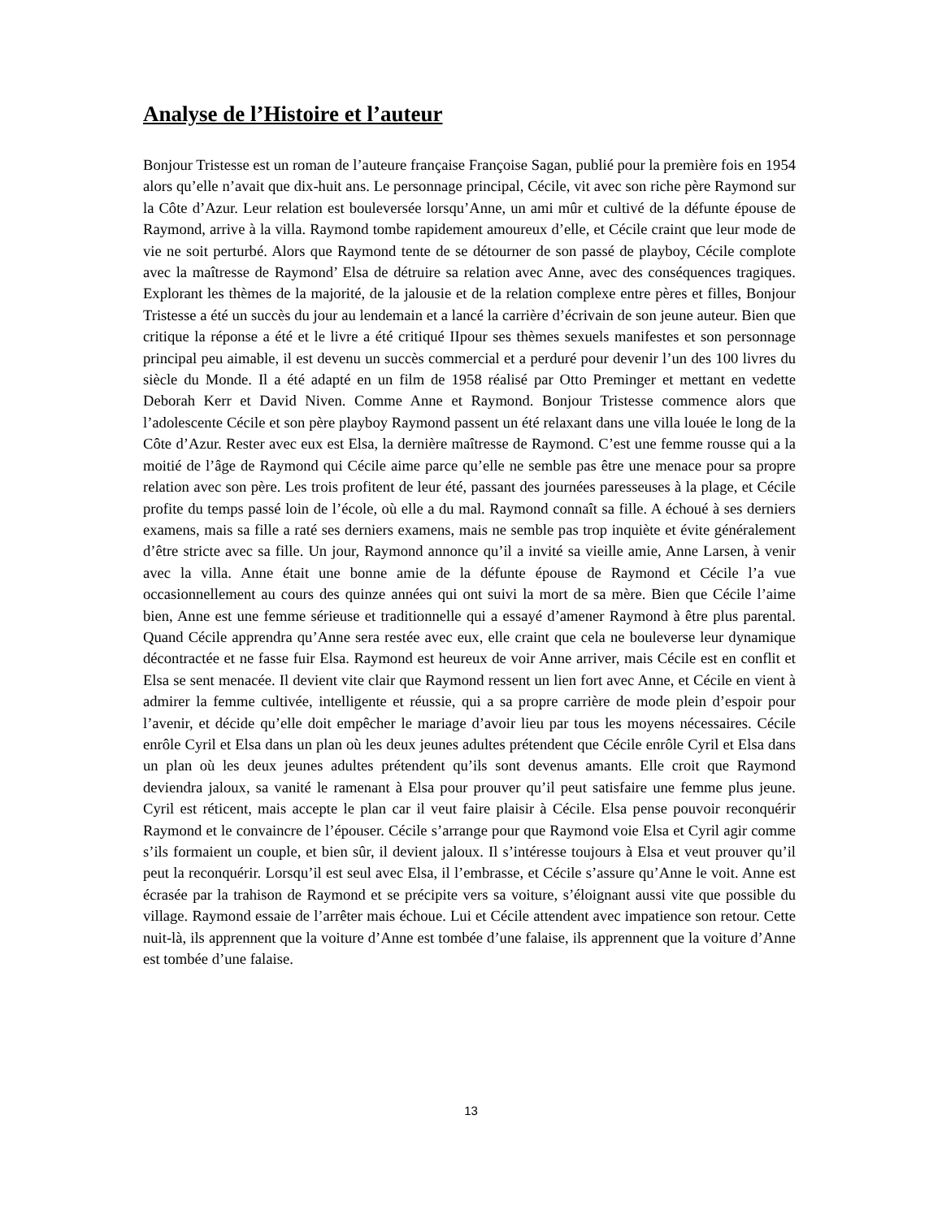Analyse de l’Histoire et l’auteur
Bonjour Tristesse est un roman de l’auteure française Françoise Sagan, publié pour la première fois en 1954 alors qu’elle n’avait que dix-huit ans. Le personnage principal, Cécile, vit avec son riche père Raymond sur la Côte d’Azur. Leur relation est bouleversée lorsqu’Anne, un ami mûr et cultivé de la défunte épouse de Raymond, arrive à la villa. Raymond tombe rapidement amoureux d’elle, et Cécile craint que leur mode de vie ne soit perturbé. Alors que Raymond tente de se détourner de son passé de playboy, Cécile complote avec la maîtresse de Raymond’ Elsa de détruire sa relation avec Anne, avec des conséquences tragiques. Explorant les thèmes de la majorité, de la jalousie et de la relation complexe entre pères et filles, Bonjour Tristesse a été un succès du jour au lendemain et a lancé la carrière d’écrivain de son jeune auteur. Bien que critique la réponse a été et le livre a été critiqué IIpour ses thèmes sexuels manifestes et son personnage principal peu aimable, il est devenu un succès commercial et a perduré pour devenir l’un des 100 livres du siècle du Monde. Il a été adapté en un film de 1958 réalisé par Otto Preminger et mettant en vedette Deborah Kerr et David Niven. Comme Anne et Raymond. Bonjour Tristesse commence alors que l’adolescente Cécile et son père playboy Raymond passent un été relaxant dans une villa louée le long de la Côte d’Azur. Rester avec eux est Elsa, la dernière maîtresse de Raymond. C’est une femme rousse qui a la moitié de l’âge de Raymond qui Cécile aime parce qu’elle ne semble pas être une menace pour sa propre relation avec son père. Les trois profitent de leur été, passant des journées paresseuses à la plage, et Cécile profite du temps passé loin de l’école, où elle a du mal. Raymond connaît sa fille. A échoué à ses derniers examens, mais sa fille a raté ses derniers examens, mais ne semble pas trop inquiète et évite généralement d’être stricte avec sa fille. Un jour, Raymond annonce qu’il a invité sa vieille amie, Anne Larsen, à venir avec la villa. Anne était une bonne amie de la défunte épouse de Raymond et Cécile l’a vue occasionnellement au cours des quinze années qui ont suivi la mort de sa mère. Bien que Cécile l’aime bien, Anne est une femme sérieuse et traditionnelle qui a essayé d’amener Raymond à être plus parental. Quand Cécile apprendra qu’Anne sera restée avec eux, elle craint que cela ne bouleverse leur dynamique décontractée et ne fasse fuir Elsa. Raymond est heureux de voir Anne arriver, mais Cécile est en conflit et Elsa se sent menacée. Il devient vite clair que Raymond ressent un lien fort avec Anne, et Cécile en vient à admirer la femme cultivée, intelligente et réussie, qui a sa propre carrière de mode plein d’espoir pour l’avenir, et décide qu’elle doit empêcher le mariage d’avoir lieu par tous les moyens nécessaires. Cécile enrôle Cyril et Elsa dans un plan où les deux jeunes adultes prétendent que Cécile enrôle Cyril et Elsa dans un plan où les deux jeunes adultes prétendent qu’ils sont devenus amants. Elle croit que Raymond deviendra jaloux, sa vanité le ramenant à Elsa pour prouver qu’il peut satisfaire une femme plus jeune. Cyril est réticent, mais accepte le plan car il veut faire plaisir à Cécile. Elsa pense pouvoir reconquérir Raymond et le convaincre de l’épouser. Cécile s’arrange pour que Raymond voie Elsa et Cyril agir comme s’ils formaient un couple, et bien sûr, il devient jaloux. Il s’intéresse toujours à Elsa et veut prouver qu’il peut la reconquérir. Lorsqu’il est seul avec Elsa, il l’embrasse, et Cécile s’assure qu’Anne le voit. Anne est écrasée par la trahison de Raymond et se précipite vers sa voiture, s’éloignant aussi vite que possible du village. Raymond essaie de l’arrêter mais échoue. Lui et Cécile attendent avec impatience son retour. Cette nuit-là, ils apprennent que la voiture d’Anne est tombée d’une falaise, ils apprennent que la voiture d’Anne est tombée d’une falaise.
13